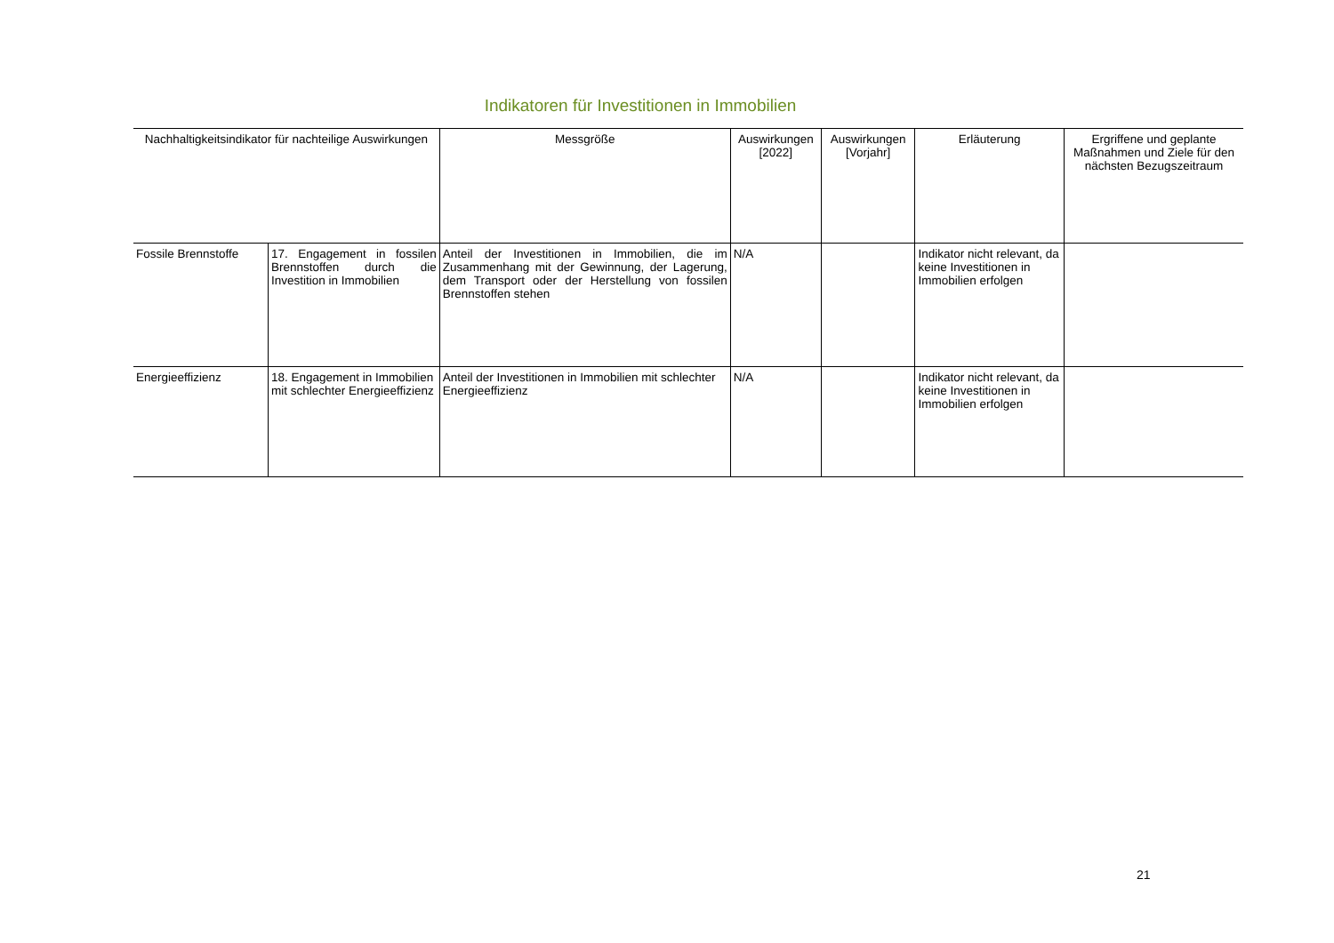Indikatoren für Investitionen in Immobilien
| Nachhaltigkeitsindikator für nachteilige Auswirkungen | | Messgröße | Auswirkungen [2022] | Auswirkungen [Vorjahr] | Erläuterung | Ergriffene und geplante Maßnahmen und Ziele für den nächsten Bezugszeitraum |
| --- | --- | --- | --- | --- | --- | --- |
| Fossile Brennstoffe | 17. Engagement in fossilen Brennstoffen durch die Investition in Immobilien | Anteil der Investitionen in Immobilien, die im Zusammenhang mit der Gewinnung, der Lagerung, dem Transport oder der Herstellung von fossilen Brennstoffen stehen | N/A | | Indikator nicht relevant, da keine Investitionen in Immobilien erfolgen | |
| Energieeffizienz | 18. Engagement in Immobilien mit schlechter Energieeffizienz | Anteil der Investitionen in Immobilien mit schlechter Energieeffizienz | N/A | | Indikator nicht relevant, da keine Investitionen in Immobilien erfolgen | |
21